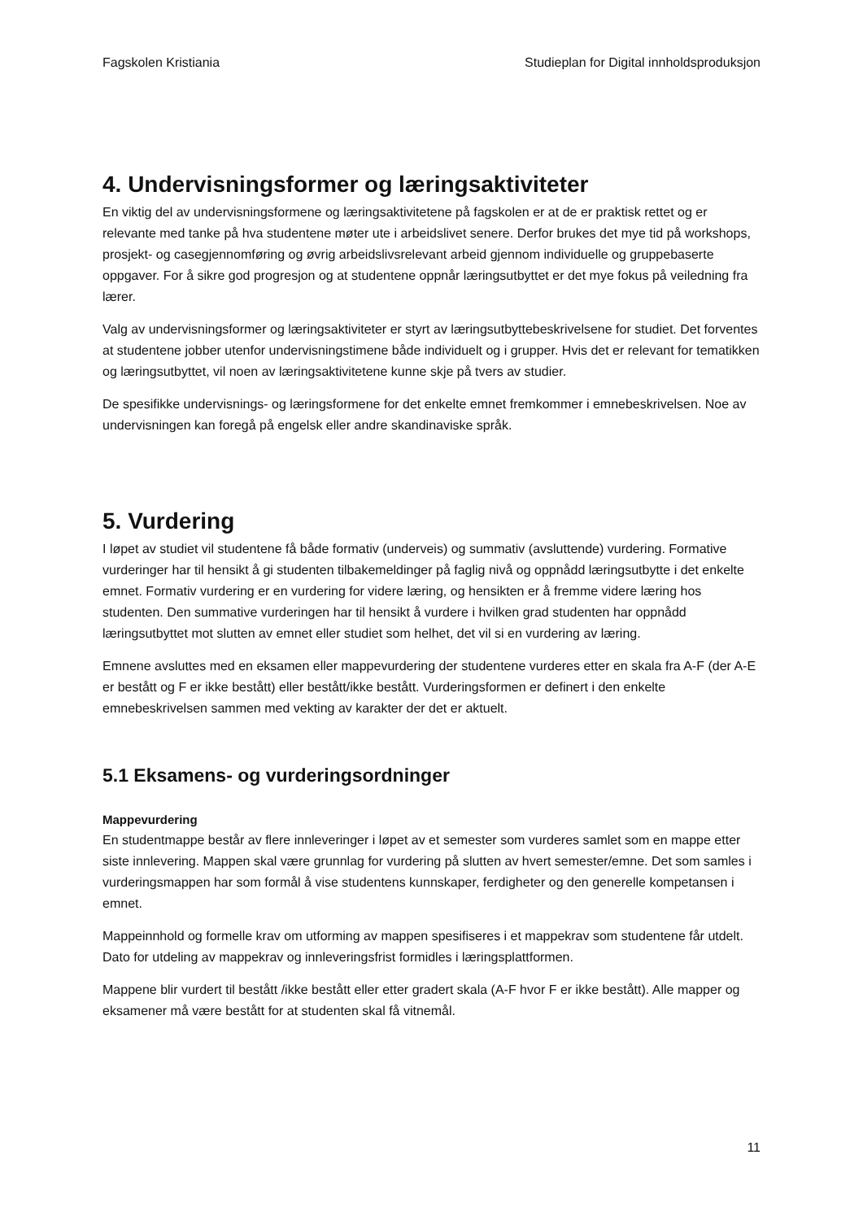Fagskolen Kristiania Studieplan for Digital innholdsproduksjon
4. Undervisningsformer og læringsaktiviteter
En viktig del av undervisningsformene og læringsaktivitetene på fagskolen er at de er praktisk rettet og er relevante med tanke på hva studentene møter ute i arbeidslivet senere. Derfor brukes det mye tid på workshops, prosjekt- og casegjennomføring og øvrig arbeidslivsrelevant arbeid gjennom individuelle og gruppebaserte oppgaver. For å sikre god progresjon og at studentene oppnår læringsutbyttet er det mye fokus på veiledning fra lærer.
Valg av undervisningsformer og læringsaktiviteter er styrt av læringsutbyttebeskrivelsene for studiet. Det forventes at studentene jobber utenfor undervisningstimene både individuelt og i grupper. Hvis det er relevant for tematikken og læringsutbyttet, vil noen av læringsaktivitetene kunne skje på tvers av studier.
De spesifikke undervisnings- og læringsformene for det enkelte emnet fremkommer i emnebeskrivelsen. Noe av undervisningen kan foregå på engelsk eller andre skandinaviske språk.
5. Vurdering
I løpet av studiet vil studentene få både formativ (underveis) og summativ (avsluttende) vurdering. Formative vurderinger har til hensikt å gi studenten tilbakemeldinger på faglig nivå og oppnådd læringsutbytte i det enkelte emnet. Formativ vurdering er en vurdering for videre læring, og hensikten er å fremme videre læring hos studenten. Den summative vurderingen har til hensikt å vurdere i hvilken grad studenten har oppnådd læringsutbyttet mot slutten av emnet eller studiet som helhet, det vil si en vurdering av læring.
Emnene avsluttes med en eksamen eller mappevurdering der studentene vurderes etter en skala fra A-F (der A-E er bestått og F er ikke bestått) eller bestått/ikke bestått. Vurderingsformen er definert i den enkelte emnebeskrivelsen sammen med vekting av karakter der det er aktuelt.
5.1 Eksamens- og vurderingsordninger
Mappevurdering
En studentmappe består av flere innleveringer i løpet av et semester som vurderes samlet som en mappe etter siste innlevering. Mappen skal være grunnlag for vurdering på slutten av hvert semester/emne. Det som samles i vurderingsmappen har som formål å vise studentens kunnskaper, ferdigheter og den generelle kompetansen i emnet.
Mappeinnhold og formelle krav om utforming av mappen spesifiseres i et mappekrav som studentene får utdelt. Dato for utdeling av mappekrav og innleveringsfrist formidles i læringsplattformen.
Mappene blir vurdert til bestått /ikke bestått eller etter gradert skala (A-F hvor F er ikke bestått). Alle mapper og eksamener må være bestått for at studenten skal få vitnemål.
11